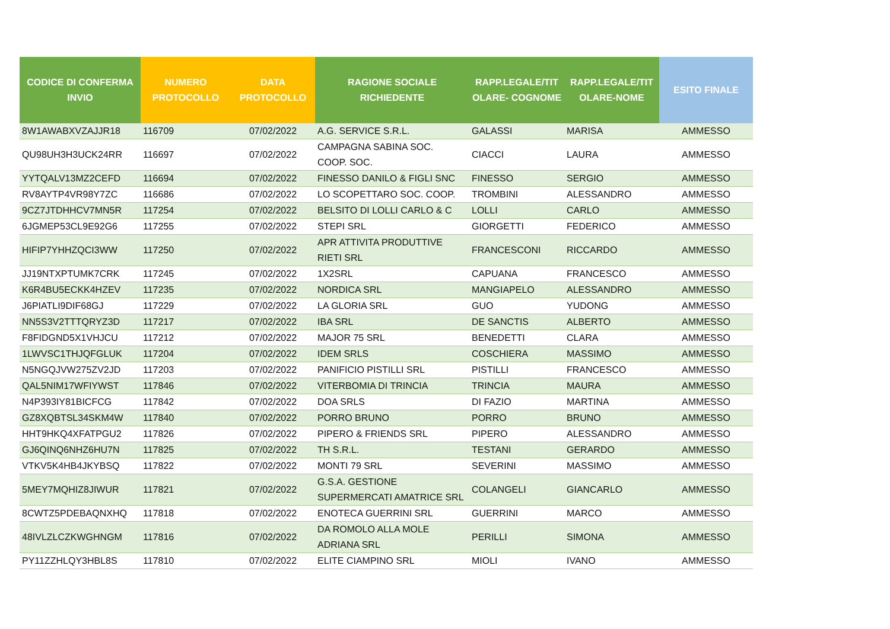| CODICE DI CONFERMA INVIO | NUMERO PROTOCOLLO | DATA PROTOCOLLO | RAGIONE SOCIALE RICHIEDENTE | RAPP.LEGALE/TIT OLARE- COGNOME | RAPP.LEGALE/TIT OLARE-NOME | ESITO FINALE |
| --- | --- | --- | --- | --- | --- | --- |
| 8W1AWABXVZAJJR18 | 116709 | 07/02/2022 | A.G. SERVICE S.R.L. | GALASSI | MARISA | AMMESSO |
| QU98UH3H3UCK24RR | 116697 | 07/02/2022 | CAMPAGNA SABINA SOC. COOP. SOC. | CIACCI | LAURA | AMMESSO |
| YYTQALV13MZ2CEFD | 116694 | 07/02/2022 | FINESSO DANILO & FIGLI SNC | FINESSO | SERGIO | AMMESSO |
| RV8AYTP4VR98Y7ZC | 116686 | 07/02/2022 | LO SCOPETTARO SOC. COOP. | TROMBINI | ALESSANDRO | AMMESSO |
| 9CZ7JTDHHCV7MN5R | 117254 | 07/02/2022 | BELSITO DI LOLLI CARLO & C | LOLLI | CARLO | AMMESSO |
| 6JGMEP53CL9E92G6 | 117255 | 07/02/2022 | STEPI SRL | GIORGETTI | FEDERICO | AMMESSO |
| HIFIP7YHHZQCI3WW | 117250 | 07/02/2022 | APR ATTIVITA PRODUTTIVE RIETI SRL | FRANCESCONI | RICCARDO | AMMESSO |
| JJ19NTXPTUMK7CRK | 117245 | 07/02/2022 | 1X2SRL | CAPUANA | FRANCESCO | AMMESSO |
| K6R4BU5ECKK4HZEV | 117235 | 07/02/2022 | NORDICA SRL | MANGIAPELO | ALESSANDRO | AMMESSO |
| J6PIATLI9DIF68GJ | 117229 | 07/02/2022 | LA GLORIA SRL | GUO | YUDONG | AMMESSO |
| NN5S3V2TTTQRYZ3D | 117217 | 07/02/2022 | IBA SRL | DE SANCTIS | ALBERTO | AMMESSO |
| F8FIDGND5X1VHJCU | 117212 | 07/02/2022 | MAJOR 75 SRL | BENEDETTI | CLARA | AMMESSO |
| 1LWVSC1THJQFGLUK | 117204 | 07/02/2022 | IDEM SRLS | COSCHIERA | MASSIMO | AMMESSO |
| N5NGQJVW275ZV2JD | 117203 | 07/02/2022 | PANIFICIO PISTILLI SRL | PISTILLI | FRANCESCO | AMMESSO |
| QAL5NIM17WFIYWST | 117846 | 07/02/2022 | VITERBOMIA DI TRINCIA | TRINCIA | MAURA | AMMESSO |
| N4P393IY81BICFCG | 117842 | 07/02/2022 | DOA SRLS | DI FAZIO | MARTINA | AMMESSO |
| GZ8XQBTSL34SKM4W | 117840 | 07/02/2022 | PORRO BRUNO | PORRO | BRUNO | AMMESSO |
| HHT9HKQ4XFATPGU2 | 117826 | 07/02/2022 | PIPERO & FRIENDS SRL | PIPERO | ALESSANDRO | AMMESSO |
| GJ6QINQ6NHZ6HU7N | 117825 | 07/02/2022 | TH S.R.L. | TESTANI | GERARDO | AMMESSO |
| VTKV5K4HB4JKYBSQ | 117822 | 07/02/2022 | MONTI 79 SRL | SEVERINI | MASSIMO | AMMESSO |
| 5MEY7MQHIZ8JIWUR | 117821 | 07/02/2022 | G.S.A. GESTIONE SUPERMERCATI AMATRICE SRL | COLANGELI | GIANCARLO | AMMESSO |
| 8CWTZ5PDEBAQNXHQ | 117818 | 07/02/2022 | ENOTECA GUERRINI SRL | GUERRINI | MARCO | AMMESSO |
| 48IVLZLCZKWGHNGM | 117816 | 07/02/2022 | DA ROMOLO ALLA MOLE ADRIANA SRL | PERILLI | SIMONA | AMMESSO |
| PY11ZZHLQY3HBL8S | 117810 | 07/02/2022 | ELITE CIAMPINO SRL | MIOLI | IVANO | AMMESSO |